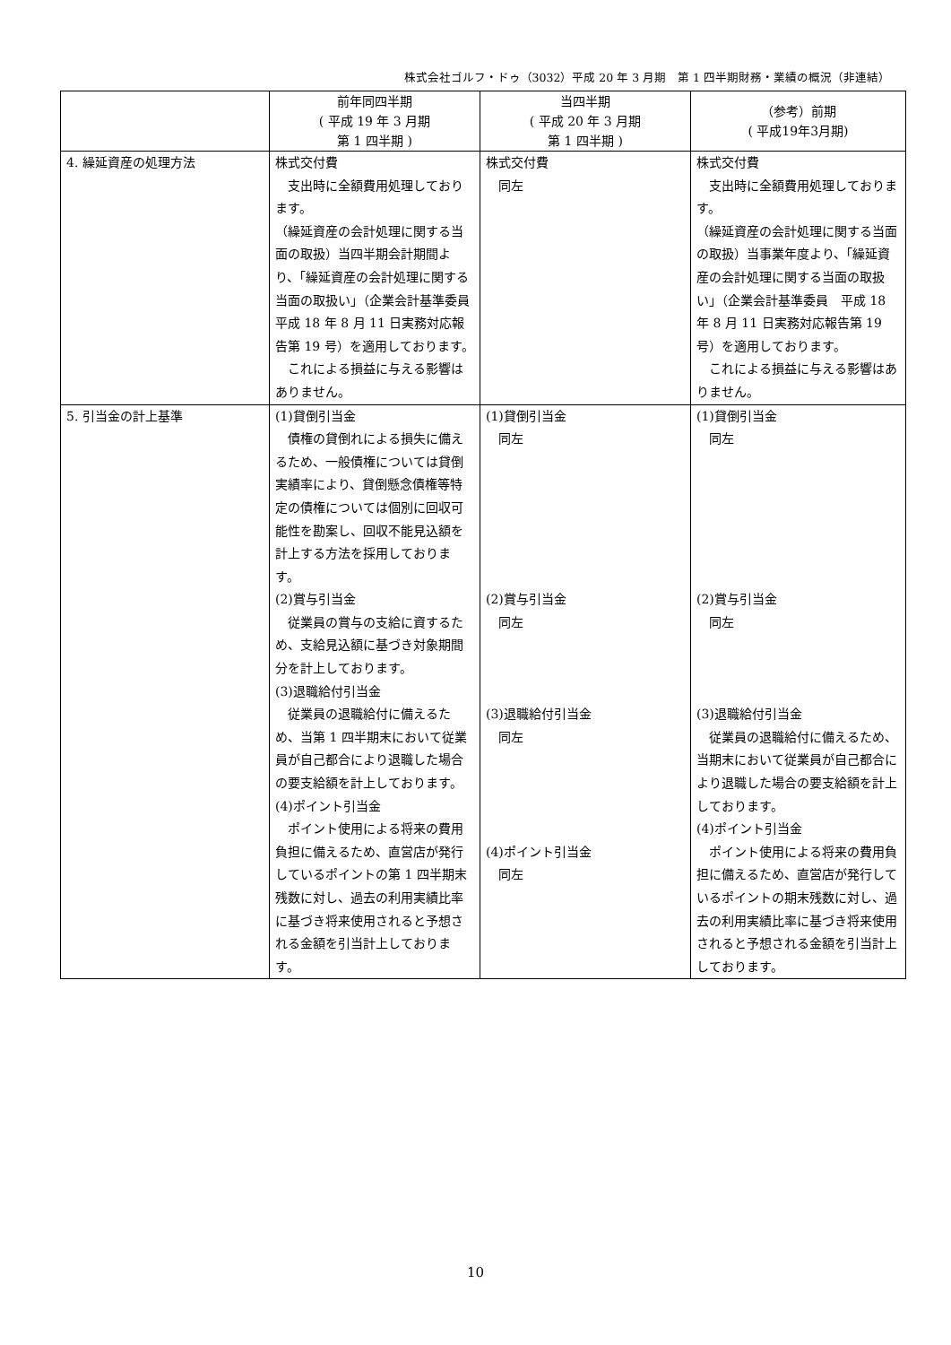株式会社ゴルフ・ドゥ（3032）平成 20 年 3 月期　第 1 四半期財務・業績の概況（非連結）
| | 前年同四半期 ( 平成 19 年 3 月期 第 1 四半期 ) | 当四半期 ( 平成 20 年 3 月期 第 1 四半期 ) | （参考）前期 ( 平成19年3月期) |
| --- | --- | --- | --- |
| 4. 繰延資産の処理方法 | 株式交付費 支出時に全額費用処理しております。 （繰延資産の会計処理に関する当面の取扱）当四半期会計期間より、「繰延資産の会計処理に関する当面の取扱い」（企業会計基準委員 平成 18 年 8 月 11 日実務対応報告第 19 号）を適用しております。 これによる損益に与える影響はありません。 | 株式交付費 同左 | 株式交付費 支出時に全額費用処理しております。 （繰延資産の会計処理に関する当面の取扱）当事業年度より、「繰延資産の会計処理に関する当面の取扱い」（企業会計基準委員 平成 18 年 8 月 11 日実務対応報告第 19 号）を適用しております。 これによる損益に与える影響はありません。 |
| 5. 引当金の計上基準 | (1)貸倒引当金 債権の貸倒れによる損失に備えるため、一般債権については貸倒実績率により、貸倒懸念債権等特定の債権については個別に回収可能性を勘案し、回収不能見込額を計上する方法を採用しております。 (2)賞与引当金 従業員の賞与の支給に資するため、支給見込額に基づき対象期間分を計上しております。 (3)退職給付引当金 従業員の退職給付に備えるため、当第 1 四半期末において従業員が自己都合により退職した場合の要支給額を計上しております。 (4)ポイント引当金 ポイント使用による将来の費用負担に備えるため、直営店が発行しているポイントの第 1 四半期末残数に対し、過去の利用実績比率に基づき将来使用されると予想される金額を引当計上しております。 | (1)貸倒引当金 同左 (2)賞与引当金 同左 (3)退職給付引当金 同左 (4)ポイント引当金 同左 | (1)貸倒引当金 同左 (2)賞与引当金 同左 (3)退職給付引当金 従業員の退職給付に備えるため、当期末において従業員が自己都合により退職した場合の要支給額を計上しております。 (4)ポイント引当金 ポイント使用による将来の費用負担に備えるため、直営店が発行しているポイントの期末残数に対し、過去の利用実績比率に基づき将来使用されると予想される金額を引当計上しております。 |
10